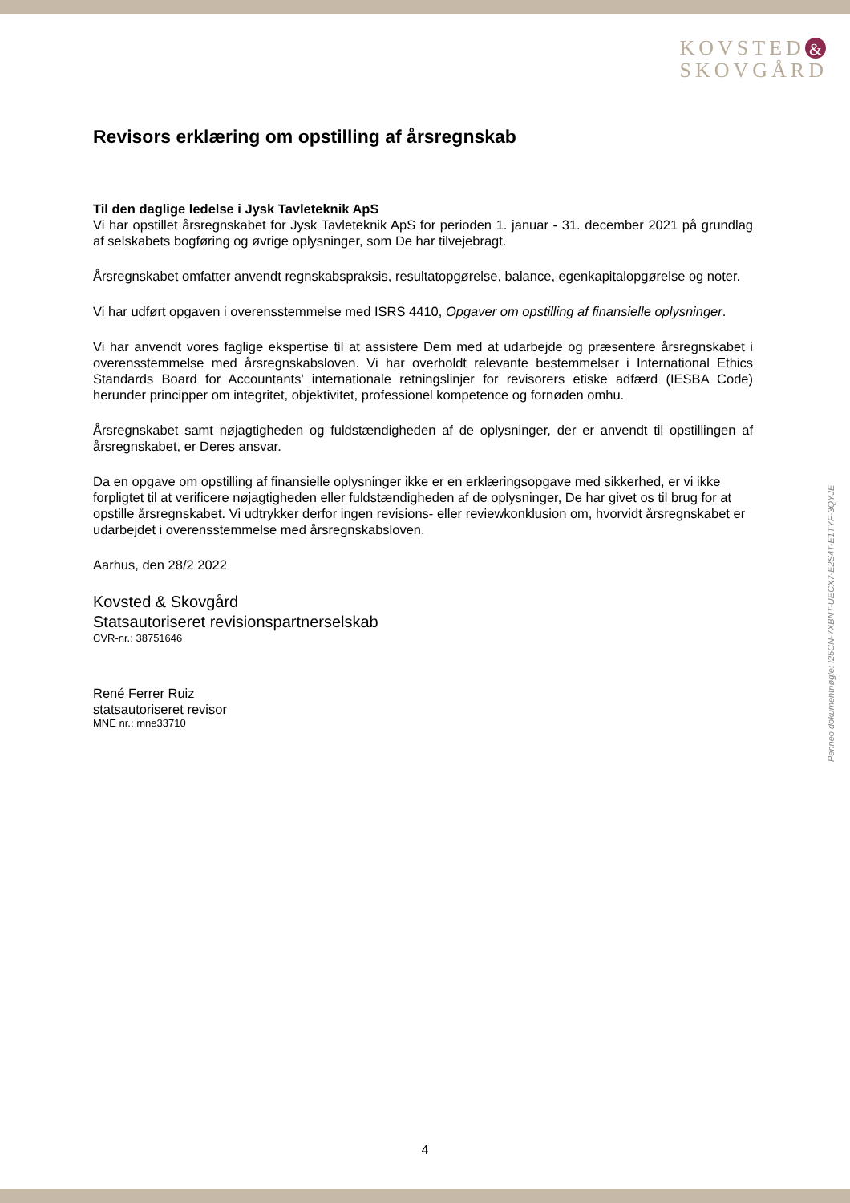KOVSTED &
SKOVGÅRD
Revisors erklæring om opstilling af årsregnskab
Til den daglige ledelse i Jysk Tavleteknik ApS
Vi har opstillet årsregnskabet for Jysk Tavleteknik ApS for perioden 1. januar - 31. december 2021 på grundlag af selskabets bogføring og øvrige oplysninger, som De har tilvejebragt.
Årsregnskabet omfatter anvendt regnskabspraksis, resultatopgørelse, balance, egenkapitalopgørelse og noter.
Vi har udført opgaven i overensstemmelse med ISRS 4410, Opgaver om opstilling af finansielle oplysninger.
Vi har anvendt vores faglige ekspertise til at assistere Dem med at udarbejde og præsentere årsregnskabet i overensstemmelse med årsregnskabsloven. Vi har overholdt relevante bestemmelser i International Ethics Standards Board for Accountants' internationale retningslinjer for revisorers etiske adfærd (IESBA Code) herunder principper om integritet, objektivitet, professionel kompetence og fornøden omhu.
Årsregnskabet samt nøjagtigheden og fuldstændigheden af de oplysninger, der er anvendt til opstillingen af årsregnskabet, er Deres ansvar.
Da en opgave om opstilling af finansielle oplysninger ikke er en erklæringsopgave med sikkerhed, er vi ikke forpligtet til at verificere nøjagtigheden eller fuldstændigheden af de oplysninger, De har givet os til brug for at opstille årsregnskabet. Vi udtrykker derfor ingen revisions- eller reviewkonklusion om, hvorvidt årsregnskabet er udarbejdet i overensstemmelse med årsregnskabsloven.
Aarhus, den 28/2 2022
Kovsted & Skovgård
Statsautoriseret revisionspartnerselskab
CVR-nr.: 38751646
René Ferrer Ruiz
statsautoriseret revisor
MNE nr.: mne33710
Penneo dokumentnøgle: I25CN-7XBNT-UECX7-E2S4T-E1TYF-3QYJE
4